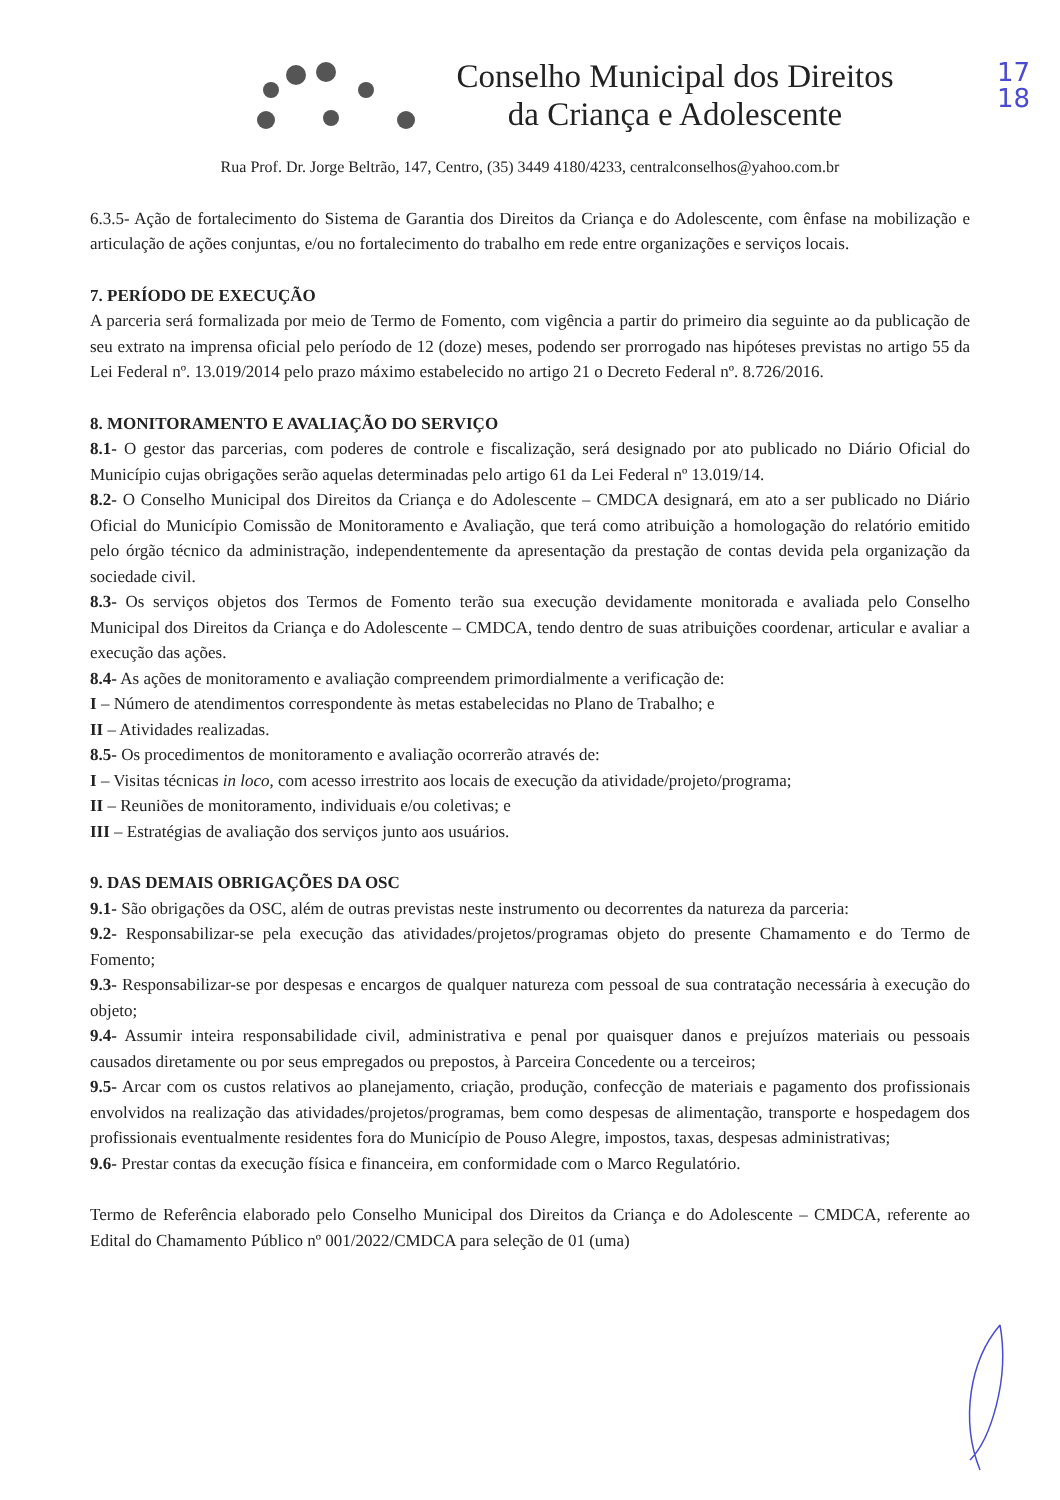17
18
Conselho Municipal dos Direitos
da Criança e Adolescente
Rua Prof. Dr. Jorge Beltrão, 147, Centro, (35) 3449 4180/4233, centralconselhos@yahoo.com.br
6.3.5- Ação de fortalecimento do Sistema de Garantia dos Direitos da Criança e do Adolescente, com ênfase na mobilização e articulação de ações conjuntas, e/ou no fortalecimento do trabalho em rede entre organizações e serviços locais.
7. PERÍODO DE EXECUÇÃO
A parceria será formalizada por meio de Termo de Fomento, com vigência a partir do primeiro dia seguinte ao da publicação de seu extrato na imprensa oficial pelo período de 12 (doze) meses, podendo ser prorrogado nas hipóteses previstas no artigo 55 da Lei Federal nº. 13.019/2014 pelo prazo máximo estabelecido no artigo 21 o Decreto Federal nº. 8.726/2016.
8. MONITORAMENTO E AVALIAÇÃO DO SERVIÇO
8.1- O gestor das parcerias, com poderes de controle e fiscalização, será designado por ato publicado no Diário Oficial do Município cujas obrigações serão aquelas determinadas pelo artigo 61 da Lei Federal nº 13.019/14.
8.2- O Conselho Municipal dos Direitos da Criança e do Adolescente – CMDCA designará, em ato a ser publicado no Diário Oficial do Município Comissão de Monitoramento e Avaliação, que terá como atribuição a homologação do relatório emitido pelo órgão técnico da administração, independentemente da apresentação da prestação de contas devida pela organização da sociedade civil.
8.3- Os serviços objetos dos Termos de Fomento terão sua execução devidamente monitorada e avaliada pelo Conselho Municipal dos Direitos da Criança e do Adolescente – CMDCA, tendo dentro de suas atribuições coordenar, articular e avaliar a execução das ações.
8.4- As ações de monitoramento e avaliação compreendem primordialmente a verificação de:
I – Número de atendimentos correspondente às metas estabelecidas no Plano de Trabalho; e
II – Atividades realizadas.
8.5- Os procedimentos de monitoramento e avaliação ocorrerão através de:
I – Visitas técnicas in loco, com acesso irrestrito aos locais de execução da atividade/projeto/programa;
II – Reuniões de monitoramento, individuais e/ou coletivas; e
III – Estratégias de avaliação dos serviços junto aos usuários.
9. DAS DEMAIS OBRIGAÇÕES DA OSC
9.1- São obrigações da OSC, além de outras previstas neste instrumento ou decorrentes da natureza da parceria:
9.2- Responsabilizar-se pela execução das atividades/projetos/programas objeto do presente Chamamento e do Termo de Fomento;
9.3- Responsabilizar-se por despesas e encargos de qualquer natureza com pessoal de sua contratação necessária à execução do objeto;
9.4- Assumir inteira responsabilidade civil, administrativa e penal por quaisquer danos e prejuízos materiais ou pessoais causados diretamente ou por seus empregados ou prepostos, à Parceira Concedente ou a terceiros;
9.5- Arcar com os custos relativos ao planejamento, criação, produção, confecção de materiais e pagamento dos profissionais envolvidos na realização das atividades/projetos/programas, bem como despesas de alimentação, transporte e hospedagem dos profissionais eventualmente residentes fora do Município de Pouso Alegre, impostos, taxas, despesas administrativas;
9.6- Prestar contas da execução física e financeira, em conformidade com o Marco Regulatório.
Termo de Referência elaborado pelo Conselho Municipal dos Direitos da Criança e do Adolescente – CMDCA, referente ao Edital do Chamamento Público nº 001/2022/CMDCA para seleção de 01 (uma)